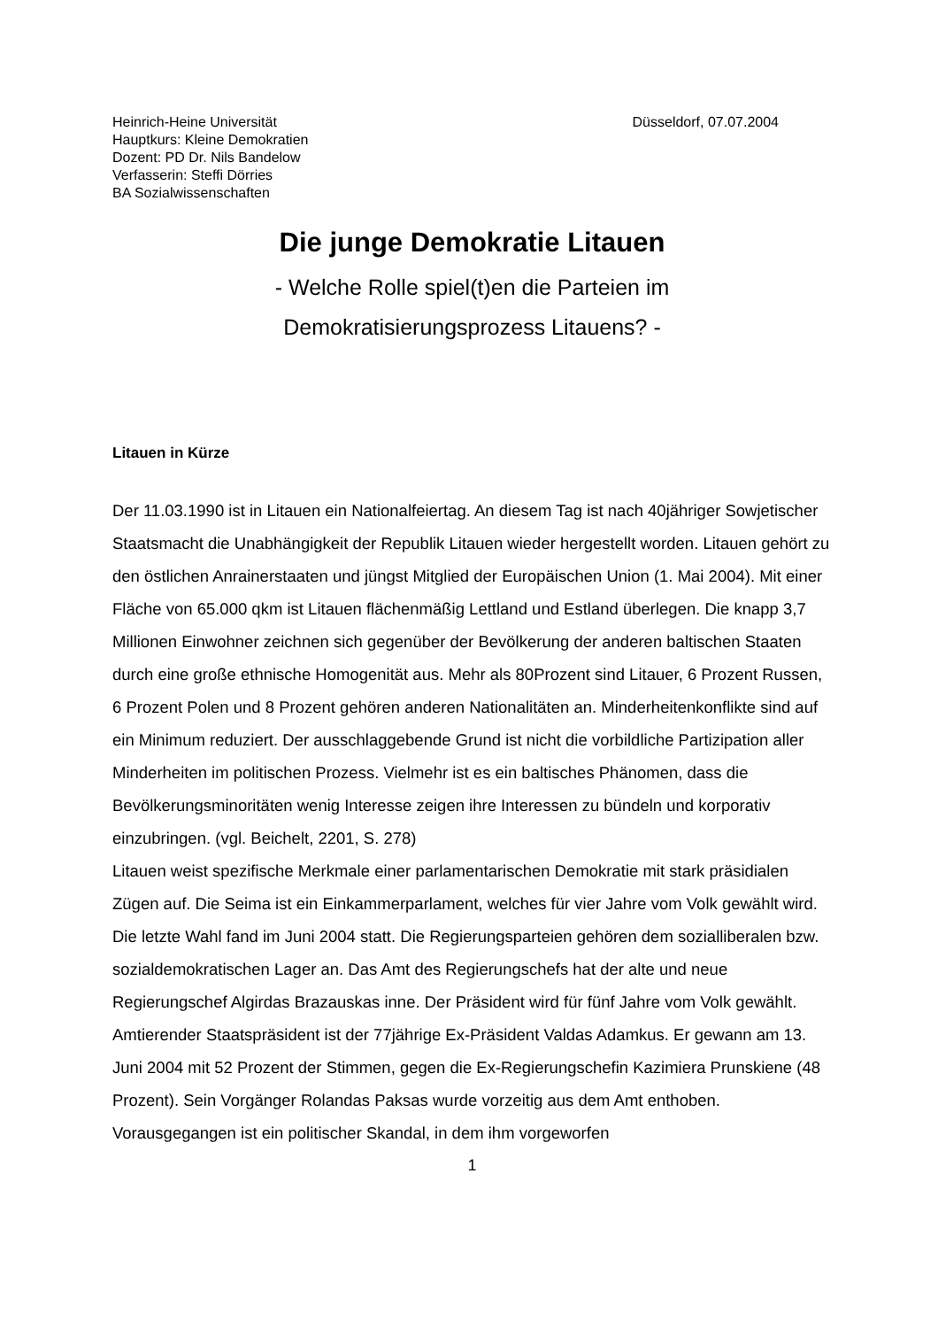Heinrich-Heine Universität
Hauptkurs: Kleine Demokratien
Dozent: PD Dr. Nils Bandelow
Verfasserin: Steffi Dörries
BA Sozialwissenschaften
Düsseldorf, 07.07.2004
Die junge Demokratie Litauen
- Welche Rolle spiel(t)en die Parteien im
Demokratisierungsprozess Litauens? -
Litauen in Kürze
Der 11.03.1990 ist in Litauen ein Nationalfeiertag. An diesem Tag ist nach 40jähriger Sowjetischer Staatsmacht die Unabhängigkeit der Republik Litauen wieder hergestellt worden. Litauen gehört zu den östlichen Anrainerstaaten und jüngst Mitglied der Europäischen Union (1. Mai 2004). Mit einer Fläche von 65.000 qkm ist Litauen flächenmäßig Lettland und Estland überlegen. Die knapp 3,7 Millionen Einwohner zeichnen sich gegenüber der Bevölkerung der anderen baltischen Staaten durch eine große ethnische Homogenität aus. Mehr als 80Prozent sind Litauer, 6 Prozent Russen, 6 Prozent Polen und 8 Prozent gehören anderen Nationalitäten an. Minderheitenkonflikte sind auf ein Minimum reduziert. Der ausschlaggebende Grund ist nicht die vorbildliche Partizipation aller Minderheiten im politischen Prozess. Vielmehr ist es ein baltisches Phänomen, dass die Bevölkerungsminoritäten wenig Interesse zeigen ihre Interessen zu bündeln und korporativ einzubringen. (vgl. Beichelt, 2201, S. 278)
Litauen weist spezifische Merkmale einer parlamentarischen Demokratie mit stark präsidialen Zügen auf. Die Seima ist ein Einkammerparlament, welches für vier Jahre vom Volk gewählt wird. Die letzte Wahl fand im Juni 2004 statt. Die Regierungsparteien gehören dem sozialliberalen bzw. sozialdemokratischen Lager an. Das Amt des Regierungschefs hat der alte und neue Regierungschef Algirdas Brazauskas inne. Der Präsident wird für fünf Jahre vom Volk gewählt. Amtierender Staatspräsident ist der 77jährige Ex-Präsident Valdas Adamkus. Er gewann am 13. Juni 2004 mit 52 Prozent der Stimmen, gegen die Ex-Regierungschefin Kazimiera Prunskiene (48 Prozent). Sein Vorgänger Rolandas Paksas wurde vorzeitig aus dem Amt enthoben. Vorausgegangen ist ein politischer Skandal, in dem ihm vorgeworfen
1